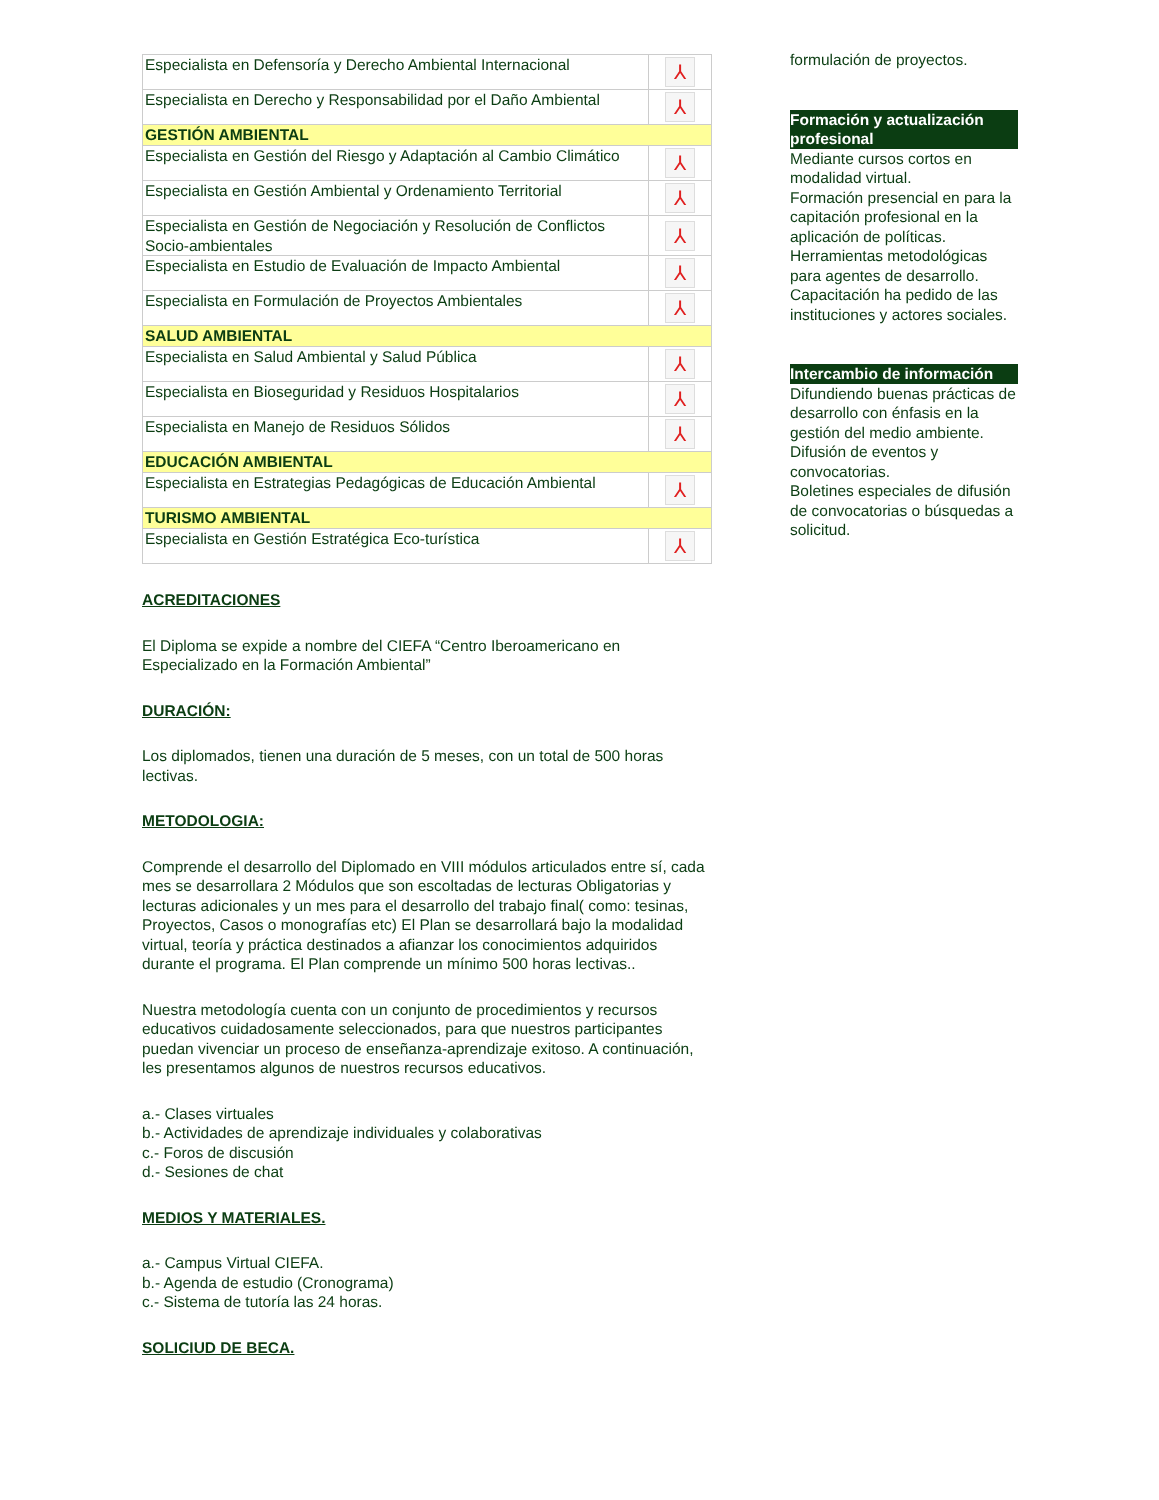| Especialista en Defensoría y Derecho Ambiental Internacional | ⅄ |
| Especialista en Derecho y Responsabilidad por el Daño Ambiental | ⅄ |
| GESTIÓN AMBIENTAL | |
| Especialista en Gestión del Riesgo y Adaptación al Cambio Climático | ⅄ |
| Especialista en Gestión Ambiental y Ordenamiento Territorial | ⅄ |
| Especialista en Gestión de Negociación y Resolución de Conflictos Socio-ambientales | ⅄ |
| Especialista en Estudio de Evaluación de Impacto Ambiental | ⅄ |
| Especialista en Formulación de Proyectos Ambientales | ⅄ |
| SALUD AMBIENTAL | |
| Especialista en Salud Ambiental y Salud Pública | ⅄ |
| Especialista en Bioseguridad y Residuos Hospitalarios | ⅄ |
| Especialista en Manejo de Residuos Sólidos | ⅄ |
| EDUCACIÓN AMBIENTAL | |
| Especialista en Estrategias Pedagógicas de Educación Ambiental | ⅄ |
| TURISMO AMBIENTAL | |
| Especialista en Gestión Estratégica Eco-turística | ⅄ |
ACREDITACIONES
El Diploma se expide a nombre del CIEFA “Centro Iberoamericano en Especializado en la Formación Ambiental”
DURACIÓN:
Los diplomados, tienen una duración de 5 meses, con un total de 500 horas lectivas.
METODOLOGIA:
Comprende el desarrollo del Diplomado en VIII módulos articulados entre sí, cada mes se desarrollara 2 Módulos que son escoltadas de lecturas Obligatorias y lecturas adicionales y un mes para el desarrollo del trabajo final( como: tesinas, Proyectos, Casos o monografías etc) El Plan se desarrollará bajo la modalidad virtual, teoría y práctica destinados a afianzar los conocimientos adquiridos durante el programa. El Plan comprende un mínimo 500 horas lectivas..
Nuestra metodología cuenta con un conjunto de procedimientos y recursos educativos cuidadosamente seleccionados, para que nuestros participantes puedan vivenciar un proceso de enseñanza-aprendizaje exitoso. A continuación, les presentamos algunos de nuestros recursos educativos.
a.- Clases virtuales
b.- Actividades de aprendizaje individuales y colaborativas
c.- Foros de discusión
d.- Sesiones de chat
MEDIOS Y MATERIALES.
a.- Campus Virtual CIEFA.
b.- Agenda de estudio (Cronograma)
c.- Sistema de tutoría las 24 horas.
SOLICIUD DE BECA.
formulación de proyectos.
Formación y actualización profesional
Mediante cursos cortos en modalidad virtual.
Formación presencial en para la capitación profesional en la aplicación de políticas.
Herramientas metodológicas para agentes de desarrollo.
Capacitación ha pedido de las instituciones y actores sociales.
Intercambio de información
Difundiendo buenas prácticas de desarrollo con énfasis en la gestión del medio ambiente.
Difusión de eventos y convocatorias.
Boletines especiales de difusión de convocatorias o búsquedas a solicitud.